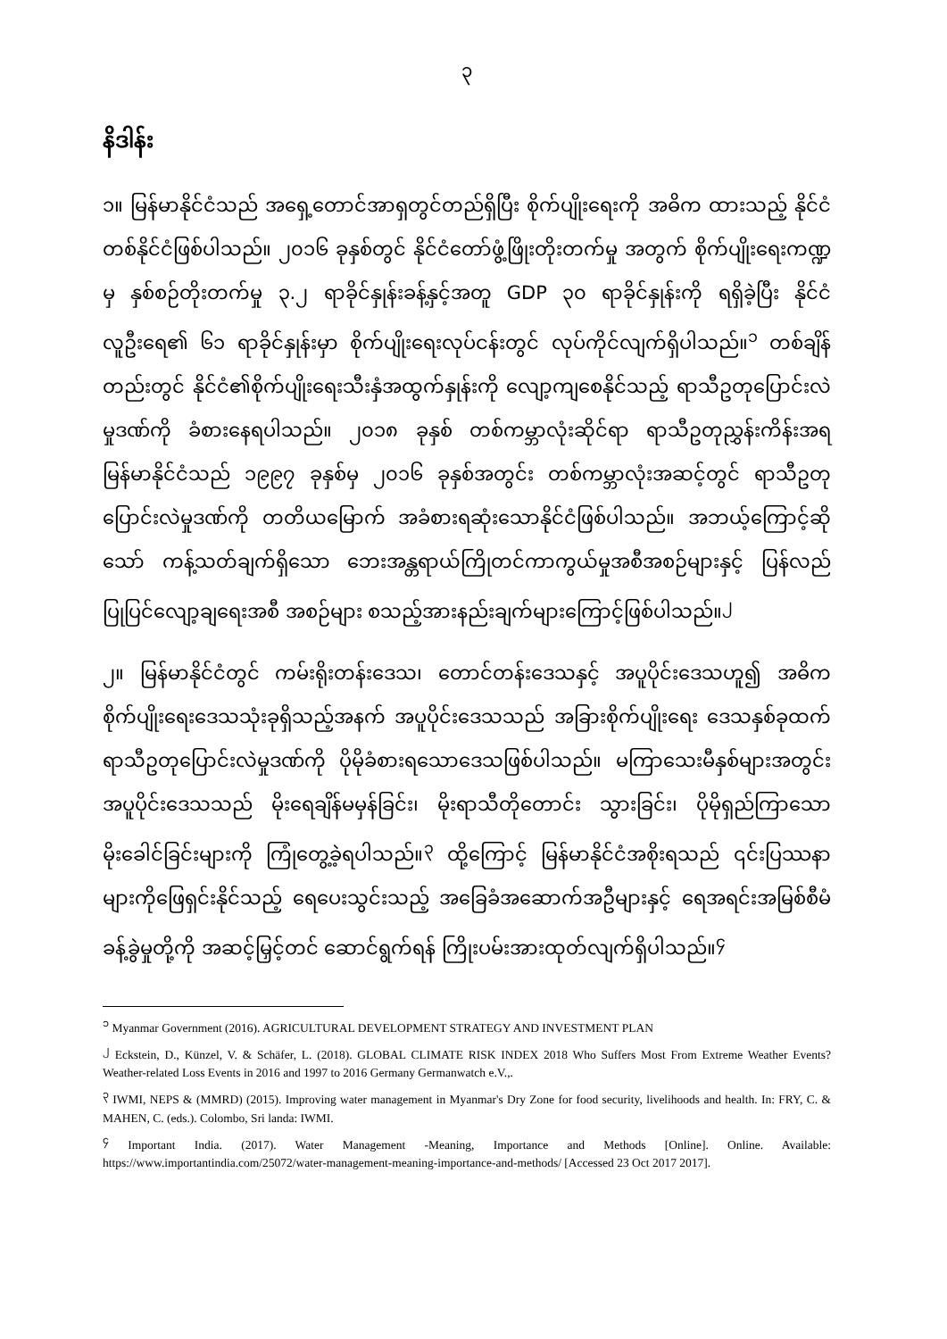၃
နိဒါန်း
၁။ မြန်မာနိုင်ငံသည် အရှေ့တောင်အာရှတွင်တည်ရှိပြီး စိုက်ပျိုးရေးကို အဓိက ထားသည့် နိုင်ငံတစ်နိုင်ငံဖြစ်ပါသည်။ ၂၀၁၆ ခုနှစ်တွင် နိုင်ငံတော်ဖွံ့ဖြိုးတိုးတက်မှု အတွက် စိုက်ပျိုးရေးကဏ္ဍမှ နှစ်စဉ်တိုးတက်မှု ၃.၂ ရာခိုင်နှုန်းခန့်နှင့်အတူ GDP ၃၀ ရာခိုင်နှုန်းကို ရရှိခဲ့ပြီး နိုင်ငံလူဦးရေ၏ ၆၁ ရာခိုင်နှုန်းမှာ စိုက်ပျိုးရေးလုပ်ငန်းတွင် လုပ်ကိုင်လျက်ရှိပါသည်။<sup>၁</sup> တစ်ချိန်တည်းတွင် နိုင်ငံ၏စိုက်ပျိုးရေးသီးနှံအထွက်နှုန်းကို လျော့ကျစေနိုင်သည့် ရာသီဥတုပြောင်းလဲမှုဒဏ်ကို ခံစားနေရပါသည်။ ၂၀၁၈ ခုနှစ် တစ်ကမ္ဘာလုံးဆိုင်ရာ ရာသီဥတုညွှန်းကိန်းအရ မြန်မာနိုင်ငံသည် ၁၉၉၇ ခုနှစ်မှ ၂၀၁၆ ခုနှစ်အတွင်း တစ်ကမ္ဘာလုံးအဆင့်တွင် ရာသီဥတုပြောင်းလဲမှုဒဏ်ကို တတိယမြောက် အခံစားရဆုံးသောနိုင်ငံဖြစ်ပါသည်။ အဘယ့်ကြောင့်ဆိုသော် ကန့်သတ်ချက်ရှိသော ဘေးအန္တရာယ်ကြိုတင်ကာကွယ်မှုအစီအစဉ်များနှင့် ပြန်လည်ပြုပြင်လျော့ချရေးအစီ အစဉ်များ စသည့်အားနည်းချက်များကြောင့်ဖြစ်ပါသည်။<sup>၂</sup>
၂။ မြန်မာနိုင်ငံတွင် ကမ်းရိုးတန်းဒေသ၊ တောင်တန်းဒေသနှင့် အပူပိုင်းဒေသဟူ၍ အဓိကစိုက်ပျိုးရေးဒေသသုံးခုရှိသည့်အနက် အပူပိုင်းဒေသသည် အခြားစိုက်ပျိုးရေး ဒေသနှစ်ခုထက် ရာသီဥတုပြောင်းလဲမှုဒဏ်ကို ပိုမိုခံစားရသောဒေသဖြစ်ပါသည်။ မကြာသေးမီနှစ်များအတွင်း အပူပိုင်းဒေသသည် မိုးရေချိန်မမှန်ခြင်း၊ မိုးရာသီတိုတောင်း သွားခြင်း၊ ပိုမိုရှည်ကြာသော မိုးခေါင်ခြင်းများကို ကြုံတွေ့ခဲ့ရပါသည်။<sup>၃</sup> ထို့ကြောင့် မြန်မာနိုင်ငံအစိုးရသည် ၎င်းပြဿနာများကိုဖြေရှင်းနိုင်သည့် ရေပေးသွင်းသည့် အခြေခံအဆောက်အဦများနှင့် ရေအရင်းအမြစ်စီမံခန့်ခွဲမှုတို့ကို အဆင့်မြှင့်တင် ဆောင်ရွက်ရန် ကြိုးပမ်းအားထုတ်လျက်ရှိပါသည်။<sup>၄</sup>
<sup>၁</sup> Myanmar Government (2016). AGRICULTURAL DEVELOPMENT STRATEGY AND INVESTMENT PLAN
<sup>၂</sup> Eckstein, D., Künzel, V. & Schäfer, L. (2018). GLOBAL CLIMATE RISK INDEX 2018 Who Suffers Most From Extreme Weather Events? Weather-related Loss Events in 2016 and 1997 to 2016 Germany Germanwatch e.V.,.
<sup>၃</sup> IWMI, NEPS & (MMRD) (2015). Improving water management in Myanmar's Dry Zone for food security, livelihoods and health. In: FRY, C. & MAHEN, C. (eds.). Colombo, Sri landa: IWMI.
<sup>၄</sup> Important India. (2017). Water Management -Meaning, Importance and Methods [Online]. Online. Available: https://www.importantindia.com/25072/water-management-meaning-importance-and-methods/ [Accessed 23 Oct 2017 2017].